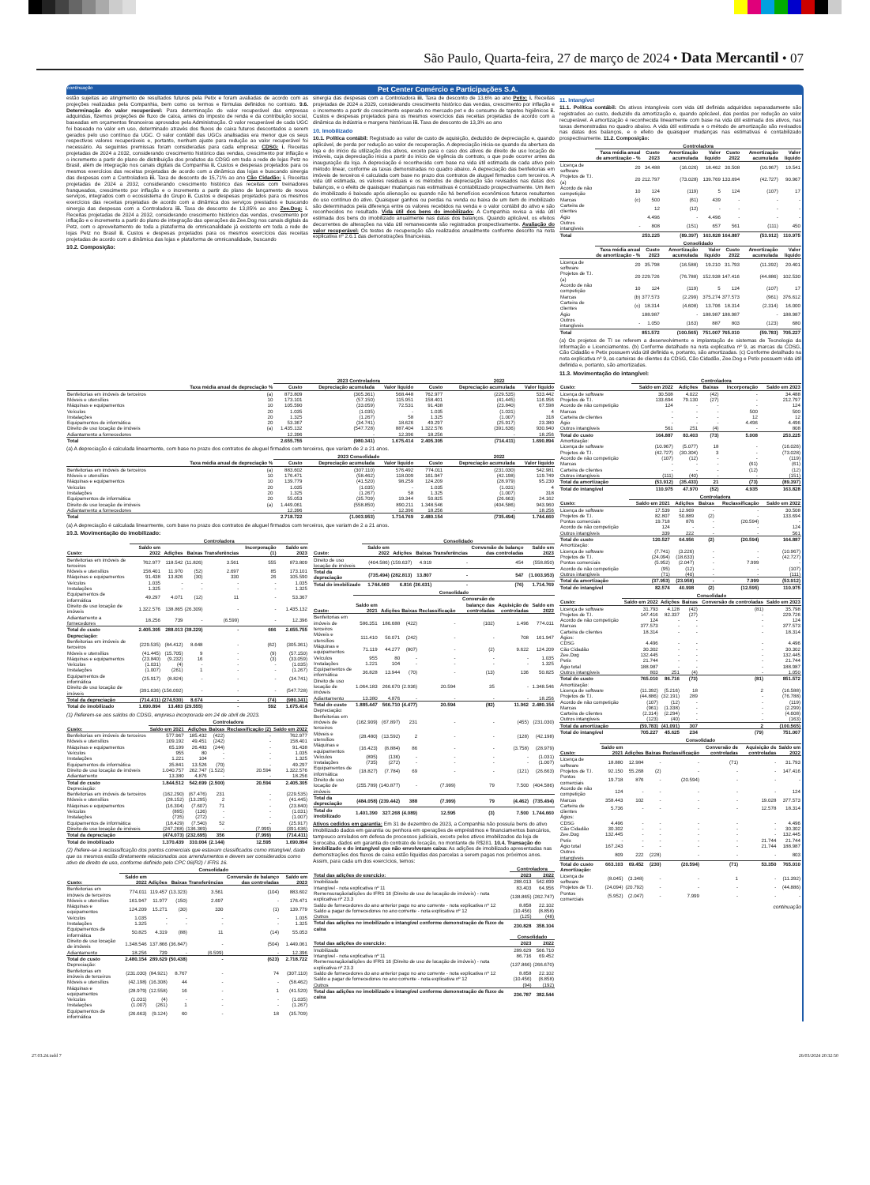São Paulo, Quarta-feira, 27 de março de 2024 • Data Mercantil • 07
continuação Pet Center Comércio e Participações S.A.
estão sujeitas ao atingimento de resultados futuros pela Petix e foram avaliadas de acordo com as projeções realizadas pela Companhia, bem como os termos e fórmulas definidos no contrato. 9.6. Determinação do valor recuperável: Para determinação do valor recuperável das empresas adquiridas, fizemos projeções de fluxo de caixa, antes do imposto de renda e da contribuição social, baseadas em orçamentos financeiros aprovados pela Administração. O valor recuperável de cada UGC foi baseado no valor em uso, determinado através dos fluxos de caixa futuros descontados a serem gerados pelo uso contínuo da UGC. O valor contábil das UGCs analisadas era menor que os seus respectivos valores recuperáveis e, portanto, nenhum ajuste para redução ao valor recuperável foi necessário. As seguintes premissas foram consideradas para cada empresa: CDSG: i. Receitas projetadas de 2024 a 2032, considerando crescimento histórico das vendas, crescimento por inflação e o incremento a partir do plano de distribuição dos produtos da CDSG em toda a rede de lojas Petz no Brasil, além de integração nos canais digitais da Companhia ii. Custos e despesas projetados para os mesmos exercícios das receitas projetadas de acordo com a dinâmica das lojas e buscando sinergia das despesas com a Controladora iii. Taxa de desconto de 15,71% ao ano Cão Cidadão: i. Receitas projetadas de 2024 a 2032, considerando crescimento histórico das receitas com treinadores franqueados, crescimento por inflação e o incremento a partir do plano de lançamento de novos serviços, integrados com o ecossistema do Grupo ii. Custos e despesas projetados para os mesmos exercícios das receitas projetadas de acordo com a dinâmica dos serviços prestados e buscando sinergia das despesas com a Controladora iii. Taxa de desconto de 13,85% ao ano Zee.Dog: i. Receitas projetadas de 2024 a 2032, considerando crescimento histórico das vendas, crescimento por inflação e o incremento a partir do plano de integração das operações da Zee.Dog nos canais digitais da Petz, com o aproveitamento de toda a plataforma de omnicanalidade já existente em toda a rede de lojas Petz no Brasil ii. Custos e despesas projetados para os mesmos exercícios das receitas projetadas de acordo com a dinâmica das lojas e plataforma de omnicanalidade, buscando
10.2. Composição:
sinergia das despesas com a Controladora iii. Taxa de desconto de 13,6% ao ano Petix: i. Receitas projetadas de 2024 a 2029, considerando crescimento histórico das vendas, crescimento por inflação e o incremento a partir do crescimento esperado no mercado pet e do consumo de tapetes higiênicos ii. Custos e despesas projetados para os mesmos exercícios das receitas projetadas de acordo com a dinâmica da indústria e margens históricas iii. Taxa de desconto de 13,3% ao ano
10. Imobilizado
10.1. Política contábil: Registrado ao valor de custo de aquisição, deduzido de depreciação e, quando aplicável, de perda por redução ao valor de recuperação. A depreciação inicia-se quando da abertura da loja e do início da utilização dos ativos, exceto para o caso dos ativos de direito de uso locação de imóveis, cuja depreciação inicia a partir do início de vigência do contrato, o que pode ocorrer antes da inauguração da loja. A depreciação é reconhecida com base na vida útil estimada de cada ativo pelo método linear, conforme as taxas demonstradas no quadro abaixo. A depreciação das benfeitorias em imóveis de terceiros é calculada com base no prazo dos contratos de aluguel firmados com terceiros. A vida útil estimada, os valores residuais e os métodos de depreciação são revisados nas datas dos balanços, e o efeito de quaisquer mudanças nas estimativas é contabilizado prospectivamente. Um item do imobilizado é baixado após alienação ou quando não há benefícios econômicos futuros resultantes do uso contínuo do ativo. Quaisquer ganhos ou perdas na venda ou baixa de um item do imobilizado são determinados pela diferença entre os valores recebidos na venda e o valor contábil do ativo e são reconhecidos no resultado. Vida útil dos bens do imobilizado: A Companhia revisa a vida útil estimada dos bens do imobilizado anualmente nas datas dos balanços. Quando aplicável, os efeitos decorrentes de alterações na vida útil remanescente são registrados prospectivamente. Avaliação do valor recuperável: Os testes de recuperação são realizados anualmente conforme descrito na nota explicativa nº 2.6.1 das demonstrações financeiras.
11. Intangível
11.1. Política contábil: Os ativos intangíveis com vida útil definida adquiridos separadamente são registrados ao custo, deduzido da amortização e, quando aplicável, das perdas por redução ao valor recuperável. A amortização é reconhecida linearmente com base na vida útil estimada dos ativos, nas taxas demonstradas no quadro abaixo. A vida útil estimada e o método de amortização são revisados nas datas dos balanços, e o efeito de quaisquer mudanças nas estimativas é contabilizado prospectivamente. 11.2. Composição:
| | Controladora | | | | | | |
| | Taxa média anual de amortização - % | Custo 2023 | Amortização acumulada | Valor líquido | Custo 2022 | Amortização acumulada | Valor líquido |
| Licença de software | 20 | 34.488 | (16.026) | 18.462 | 30.508 | (10.967) | 19.541 |
| Projetos de T.I. (a) | 20 | 212.797 | (73.028) | 139.769 | 133.694 | (42.727) | 90.967 |
| Acordo de não competição | 10 | 124 | (119) | 5 | 124 | (107) | 17 |
| Marcas | (c) | 500 | (61) | 439 | - | - | - |
| Carteira de clientes | | 12 | (12) | - | - | - | - |
| Ágio | | 4.496 | - | 4.496 | - | - | - |
| Outros intangíveis | - | 808 | (151) | 657 | 561 | (111) | 450 |
| Total | | 253.225 | (89.397) | 163.828 | 164.887 | (53.912) | 110.975 |
| | Consolidado | | | | | | |
| | Taxa média anual de amortização - % | Custo 2023 | Amortização acumulada | Valor líquido | Custo 2022 | Amortização acumulada | Valor líquido |
| Licença de software | 20 | 35.798 | (16.588) | 19.210 | 31.793 | (11.392) | 20.401 |
| Projetos de T.I. (a) | 20 | 229.726 | (76.788) | 152.938 | 147.416 | (44.886) | 102.530 |
| Acordo de não competição | 10 | 124 | (119) | 5 | 124 | (107) | 17 |
| Marcas | (b) | 377.573 | (2.299) | 375.274 | 377.573 | (961) | 376.612 |
| Carteira de clientes | (c) | 18.314 | (4.608) | 13.706 | 18.314 | (2.314) | 16.000 |
| Ágio | | 188.987 | - | 188.987 | 188.987 | - | 188.987 |
| Outros intangíveis | - | 1.050 | (163) | 887 | 803 | (123) | 680 |
| Total | | 851.572 | (100.565) | 751.007 | 765.010 | (59.783) | 705.227 |
(a) Os projetos de TI se referem a desenvolvimento e implantação de sistemas de Tecnologia da Informação e Licenciamentos. (b) Conforme detalhado na nota explicativa nº 9, as marcas da CDSG, Cão Cidadão e Petix possuem vida útil definida e, portanto, são amortizadas. (c) Conforme detalhado na nota explicativa nº 9, as carteiras de clientes da CDSG, Cão Cidadão, Zee.Dog e Petix possuem vida útil definida e, portanto, são amortizadas.
11.3. Movimentação do intangível:
| | | 2023 Controladora | | | | 2022 | |
| | Taxa média anual de depreciação % | Custo | Depreciação acumulada | Valor líquido | Custo | Depreciação acumulada | Valor líquido |
| Benfeitorias em imóveis de terceiros | (a) | 873.809 | (305.361) | 568.448 | 762.977 | (229.535) | 533.442 |
| Móveis e utensílios | 10 | 173.101 | (57.150) | 115.951 | 158.401 | (41.445) | 116.956 |
| Máquinas e equipamentos | 10 | 105.590 | (33.059) | 72.531 | 91.438 | (23.840) | 67.598 |
| Veículos | 20 | 1.035 | (1.035) | - | 1.035 | (1.031) | 4 |
| Instalações | 20 | 1.325 | (1.267) | 58 | 1.325 | (1.007) | 318 |
| Equipamentos de informática | 20 | 53.367 | (34.741) | 18.626 | 49.297 | (25.917) | 23.380 |
| Direito de uso locação de imóveis | (a) | 1.435.132 | (547.728) | 887.404 | 1.322.576 | (391.636) | 930.940 |
| Adiantamento a fornecedores | | 12.396 | - | 12.396 | 18.256 | - | 18.256 |
| Total | | 2.655.755 | (980.341) | 1.675.414 | 2.405.305 | (714.411) | 1.690.894 |
(a) A depreciação é calculada linearmente, com base no prazo dos contratos de aluguel firmados com terceiros, que variam de 2 a 21 anos.
| | | 2023 Consolidado | | | | 2022 | |
| | Taxa média anual de depreciação % | Custo | Depreciação acumulada | Valor líquido | Custo | Depreciação acumulada | Valor líquido |
| Benfeitorias em imóveis de terceiros | (a) | 883.602 | (307.110) | 576.492 | 774.011 | (231.030) | 542.981 |
| Móveis e utensílios | 10 | 176.471 | (58.462) | 118.009 | 161.947 | (42.198) | 119.749 |
| Máquinas e equipamentos | 10 | 139.779 | (41.520) | 98.259 | 124.209 | (28.979) | 95.230 |
| Veículos | 20 | 1.035 | (1.035) | - | 1.035 | (1.031) | 4 |
| Instalações | 20 | 1.325 | (1.267) | 58 | 1.325 | (1.007) | 318 |
| Equipamentos de informática | 20 | 55.053 | (35.709) | 19.344 | 50.825 | (26.663) | 24.162 |
| Direito de uso locação de imóveis | (a) | 1.449.061 | (558.850) | 890.211 | 1.348.546 | (404.586) | 943.960 |
| Adiantamento a fornecedores | | 12.396 | - | 12.396 | 18.256 | - | 18.256 |
| Total | | 2.718.722 | (1.003.953) | 1.714.769 | 2.480.154 | (735.494) | 1.744.660 |
(a) A depreciação é calculada linearmente, com base no prazo dos contratos de aluguel firmados com terceiros, que variam de 2 a 21 anos.
10.3. Movimentação do imobilizado:
| | Controladora | | | | | |
| Custo: | Saldo em 2022 | Adições | Baixas | Transferências | Incorporação (1) | Saldo em 2023 |
| Benfeitorias em imóveis de terceiros | 762.977 | 118.542 | (11.826) | 3.561 | 555 | 873.809 |
| Móveis e utensílios | 158.401 | 11.970 | (52) | 2.697 | 85 | 173.101 |
| Máquinas e equipamentos | 91.438 | 13.826 | (30) | 330 | 26 | 105.590 |
| Veículos | 1.035 | - | - | - | - | 1.035 |
| Instalações | 1.325 | - | - | - | - | 1.325 |
| Equipamentos de informática | 49.297 | 4.071 | (12) | 11 | - | 53.367 |
| Direito de uso locação de imóveis | 1.322.576 | 138.865 | (26.309) | - | - | 1.435.132 |
| Adiantamento a fornecedores | 18.256 | 739 | - | (6.599) | - | 12.396 |
| Total do custo | 2.405.305 | 288.013 | (38.229) | - | 666 | 2.655.755 |
| Depreciação: | | | | | | |
| Benfeitorias em imóveis de terceiros | (229.535) | (84.412) | 8.648 | - | (62) | (305.361) |
| Móveis e utensílios | (41.445) | (15.705) | 9 | - | (9) | (57.150) |
| Máquinas e equipamentos | (23.840) | (9.232) | 16 | - | (3) | (33.059) |
| Veículos | (1.031) | (4) | - | - | - | (1.035) |
| Instalações | (1.007) | (261) | 1 | - | - | (1.267) |
| Equipamentos de informática | (25.917) | (8.824) | - | - | - | (34.741) |
| Direito de uso locação de imóveis | (391.636) | (156.092) | - | - | - | (547.728) |
| Total da depreciação | (714.411) | (274.530) | 8.674 | - | (74) | (980.341) |
| Total do imobilizado | 1.690.894 | 13.483 | (29.555) | - | 592 | 1.675.414 |
(1) Referem-se aos saldos do CDSG, empresa incorporada em 24 de abril de 2023.
| | Controladora | | | | |
| Custo: | Saldo em 2021 | Adições | Baixas | Reclassificação (2) | Saldo em 2022 |
| Benfeitorias em imóveis de terceiros | 577.967 | 185.432 | (422) | - | 762.977 |
| Móveis e utensílios | 109.192 | 49.451 | (242) | - | 158.401 |
| Máquinas e equipamentos | 65.199 | 26.483 | (244) | - | 91.438 |
| Veículos | 955 | 80 | - | - | 1.035 |
| Instalações | 1.221 | 104 | - | - | 1.325 |
| Equipamentos de informática | 35.841 | 13.526 | (70) | - | 49.297 |
| Direito de uso locação de imóveis | 1.040.757 | 262.747 | (1.522) | 20.594 | 1.322.576 |
| Adiantamento | 13.380 | 4.876 | - | - | 18.256 |
| Total do custo | 1.844.512 | 542.699 | (2.500) | 20.594 | 2.405.305 |
| Depreciação: | | | | | |
| Benfeitorias em imóveis de terceiros | (162.290) | (67.476) | 231 | - | (229.535) |
| Móveis e utensílios | (28.152) | (13.295) | 2 | - | (41.445) |
| Máquinas e equipamentos | (16.304) | (7.607) | 71 | - | (23.840) |
| Veículos | (895) | (136) | - | - | (1.031) |
| Instalações | (735) | (272) | - | - | (1.007) |
| Equipamentos de informática | (18.429) | (7.540) | 52 | - | (25.917) |
| Direito de uso locação de imóveis | (247.268) | (136.369) | - | (7.999) | (391.636) |
| Total da depreciação | (474.073) | (232.695) | 356 | (7.999) | (714.411) |
| Total do imobilizado | 1.370.439 | 310.004 | (2.144) | 12.595 | 1.690.894 |
(2) Refere-se à reclassificação dos pontos comerciais que estavam classificados como intangível, dado que os mesmos estão diretamente relacionados aos arrendamentos e devem ser considerados como ativo de direito de uso, conforme definido pelo CPC 06(R2) / IFRS 16.
| | Consolidado | | | | | |
| Custo: | Saldo em 2022 | Adições | Baixas | Transferências | Conversão de balanço das controladas | Saldo em 2023 |
| Benfeitorias em imóveis de terceiros | 774.011 | 119.457 | (13.323) | 3.561 | (104) | 883.602 |
| Móveis e utensílios | 161.947 | 11.977 | (150) | 2.697 | - | 176.471 |
| Máquinas e equipamentos | 124.209 | 15.271 | (30) | 330 | (1) | 139.779 |
| Veículos | 1.035 | - | - | - | - | 1.035 |
| Instalações | 1.325 | - | - | - | - | 1.325 |
| Equipamentos de informática | 50.825 | 4.319 | (88) | 11 | (14) | 55.053 |
| Direito de uso locação de imóveis | 1.348.546 | 137.866 | (36.847) | - | (504) | 1.449.061 |
| Adiantamento | 18.256 | 739 | - | (6.599) | - | 12.396 |
| Total do custo | 2.480.154 | 289.629 | (50.438) | - | (623) | 2.718.722 |
| Depreciação: | | | | | | |
| Benfeitorias em imóveis de terceiros | (231.030) | (84.921) | 8.767 | - | 74 | (307.110) |
| Móveis e utensílios | (42.198) | (16.308) | 44 | - | - | (58.462) |
| Máquinas e equipamentos | (28.979) | (12.558) | 16 | - | 1 | (41.520) |
| Veículos | (1.031) | (4) | - | - | - | (1.035) |
| Instalações | (1.007) | (261) | 1 | - | - | (1.267) |
| Equipamentos de informática | (26.663) | (9.124) | 60 | - | 18 | (35.709) |
| | Consolidado | | | | | |
| Custo: | Saldo em 2022 | Adições | Baixas | Transferências | Conversão de balanço das controladas | Saldo em 2023 |
| Direito de uso locação de imóveis | (404.586) | (159.637) | 4.919 | - | 454 | (558.850) |
| Total da depreciação | (735.494) | (282.813) | 13.807 | - | 547 | (1.003.953) |
| Total do imobilizado | 1.744.660 | 6.816 | (36.631) | - | (76) | 1.714.769 |
| | Consolidado | | | | | | |
| Custo: | Saldo em 2021 | Adições | Baixas | Reclassificação | Conversão de balanço das controladas | Aquisição de controladas | Saldo em 2022 |
| Benfeitorias em imóveis de terceiros | 586.351 | 186.688 | (422) | - | (102) | 1.496 | 774.011 |
| Móveis e utensílios | 111.410 | 50.071 | (242) | - | - | 708 | 161.947 |
| Máquinas e equipamentos | 71.119 | 44.277 | (807) | - | (2) | 9.622 | 124.209 |
| Veículos | 955 | 80 | - | - | - | - | 1.035 |
| Instalações | 1.221 | 104 | - | - | - | - | 1.325 |
| Equipamentos de informática | 36.828 | 13.944 | (70) | - | (13) | 136 | 50.825 |
| Direito de uso locação de imóveis | 1.064.183 | 266.670 | (2.936) | 20.594 | 35 | - | 1.348.546 |
| Adiantamento | 13.380 | 4.876 | - | - | - | - | 18.256 |
| Total do custo | 1.885.447 | 566.710 | (4.477) | 20.594 | (82) | 11.962 | 2.480.154 |
| Depreciação: | | | | | | | |
| Benfeitorias em imóveis de terceiros | (162.909) | (67.897) | 231 | - | - | (455) | (231.030) |
| Móveis e utensílios | (28.480) | (13.592) | 2 | - | - | (128) | (42.198) |
| Máquinas e equipamentos | (16.423) | (8.884) | 86 | - | - | (3.758) | (28.979) |
| Veículos | (895) | (136) | - | - | - | - | (1.031) |
| Instalações | (735) | (272) | - | - | - | - | (1.007) |
| Equipamentos de informática | (18.827) | (7.784) | 69 | - | - | (121) | (26.663) |
| Direito de uso locação de imóveis | (255.789) | (140.877) | - | (7.999) | 79 | 7.500 | (404.586) |
| Total da depreciação | (484.058) | (239.442) | 388 | (7.999) | 79 | (4.462) | (735.494) |
| Total do imobilizado | 1.401.390 | 327.268 | (4.089) | 12.595 | (3) | 7.500 | 1.744.660 |
Ativos cedidos em garantia: Em 31 de dezembro de 2023, a Companhia não possuía bens do ativo imobilizado dados em garantia ou penhora em operações de empréstimos e financiamentos bancários, tampouco arrolados em defesa de processos judiciais, exceto pelos ativos imobilizados da loja de Sorocaba, dados em garantia do contrato de locação, no montante de R$281. 10.4. Transação do imobilizado e do intangível que não envolveram caixa: As adições de imobilizado apresentadas nas demonstrações dos fluxos de caixa estão líquidas das parcelas a serem pagas nos próximos anos. Assim, para cada um dos exercícios, temos:
| | Controladora | |
| Total das adições do exercício: | 2023 | 2022 |
| Imobilizado | 288.013 | 542.699 |
| Intangível - nota explicativa nº 11 | 83.403 | 64.956 |
| Remensuração/adições do IFRS 16 (Direito de uso de locação de imóveis) - nota explicativa nº 23.3 | (138.865) | (262.747) |
| Saldo de fornecedores do ano anterior pago no ano corrente - nota explicativa nº 12 | 8.858 | 22.102 |
| Saldo a pagar de fornecedores no ano corrente - nota explicativa nº 12 | (10.456) | (8.858) |
| Outros | (125) | (48) |
| Total das adições no imobilizado e intangível conforme demonstração de fluxo de caixa | 230.828 | 358.104 |
| | Consolidado | |
| Total das adições do exercício: | 2023 | 2022 |
| Imobilizado | 289.629 | 566.710 |
| Intangível - nota explicativa nº 11 | 86.716 | 69.452 |
| Remensuração/adições do IFRS 16 (Direito de uso de locação de imóveis) - nota explicativa nº 23.3 | (137.866) | (266.670) |
| Saldo de fornecedores do ano anterior pago no ano corrente - nota explicativa nº 12 | 8.858 | 22.102 |
| Saldo a pagar de fornecedores no ano corrente - nota explicativa nº 12 | (10.456) | (8.858) |
| Outros | (94) | (192) |
| Total das adições no imobilizado e intangível conforme demonstração de fluxo de caixa | 236.787 | 382.544 |
| | Controladora | | | | |
| Custo: | Saldo em 2022 | Adições | Baixas | Incorporação | Saldo em 2023 |
| Licença de software | 30.508 | 4.022 | (42) | - | 34.488 |
| Projetos de T.I. | 133.694 | 79.130 | (27) | - | 212.797 |
| Acordo de não competição | 124 | - | - | - | 124 |
| Marcas | - | - | - | 500 | 500 |
| Carteira de clientes | - | - | - | 12 | 12 |
| Ágio | - | - | - | 4.496 | 4.496 |
| Outros intangíveis | 561 | 251 | (4) | - | 808 |
| Total do custo | 164.887 | 83.403 | (73) | 5.008 | 253.225 |
| Amortização: | | | | | |
| Licença de software | (10.967) | (5.077) | 18 | - | (16.026) |
| Projetos de T.I. | (42.727) | (30.304) | 3 | - | (73.028) |
| Acordo de não competição | (107) | (12) | - | - | (119) |
| Marcas | - | - | - | (61) | (61) |
| Carteira de clientes | - | - | - | (12) | (12) |
| Outros intangíveis | (111) | (40) | - | - | (151) |
| Total da amortização | (53.912) | (35.433) | 21 | (73) | (89.397) |
| Total do intangível | 110.975 | 47.970 | (52) | 4.935 | 163.828 |
| | Controladora | | | | |
| Custo: | Saldo em 2021 | Adições | Baixas | Reclassificação | Saldo em 2022 |
| Licença de software | 17.539 | 12.969 | - | - | 30.508 |
| Projetos de T.I. | 82.807 | 50.889 | (2) | - | 133.694 |
| Pontos comerciais | 19.718 | 876 | - | (20.594) | - |
| Acordo de não competição | 124 | - | - | - | 124 |
| Outros intangíveis | 339 | 222 | - | - | 561 |
| Total do custo | 120.527 | 64.956 | (2) | (20.594) | 164.887 |
| Amortização: | | | | | |
| Licença de software | (7.741) | (3.226) | - | - | (10.967) |
| Projetos de T.I. | (24.094) | (18.633) | - | - | (42.727) |
| Pontos comerciais | (5.952) | (2.047) | - | 7.999 | - |
| Acordo de não competição | (95) | (12) | - | - | (107) |
| Outros intangíveis | (71) | (40) | - | - | (111) |
| Total da amortização | (37.953) | (23.958) | - | 7.999 | (53.912) |
| Total do intangível | 82.574 | 40.998 | (2) | (12.595) | 110.975 |
| | Consolidado | | | | |
| Custo: | Saldo em 2022 | Adições | Baixas | Conversão de controladas | Saldo em 2023 |
| Licença de software | 31.793 | 4.128 | (42) | (81) | 35.798 |
| Projetos de T.I. | 147.416 | 82.337 | (27) | - | 229.726 |
| Acordo de não competição | 124 | - | - | - | 124 |
| Marcas | 377.573 | - | - | - | 377.573 |
| Carteira de clientes | 18.314 | - | - | - | 18.314 |
| Ágios: | | | | | |
| CDSG | 4.496 | - | - | - | 4.496 |
| Cão Cidadão | 30.302 | - | - | - | 30.302 |
| Zee.Dog | 132.445 | - | - | - | 132.445 |
| Petix | 21.744 | - | - | - | 21.744 |
| Ágio total | 188.987 | - | - | - | 188.987 |
| Outros intangíveis | 803 | 251 | (4) | - | 1.050 |
| Total do custo | 765.010 | 86.716 | (73) | (81) | 851.572 |
| Amortização: | | | | | |
| Licença de software | (11.392) | (5.216) | 18 | 2 | (16.588) |
| Projetos de T.I. | (44.886) | (32.191) | 289 | - | (76.788) |
| Acordo de não competição | (107) | (12) | - | - | (119) |
| Marcas | (961) | (1.338) | - | - | (2.299) |
| Carteira de clientes | (2.314) | (2.294) | - | - | (4.608) |
| Outros intangíveis | (123) | (40) | - | - | (163) |
| Total da amortização | (59.783) | (41.091) | 307 | 2 | (100.565) |
| Total do intangível | 705.227 | 45.625 | 234 | (79) | 751.007 |
| | Consolidado | | | | | | |
| Custo: | Saldo em 2021 | Adições | Baixas | Reclassificação | Conversão de controladas | Aquisição de controladas | Saldo em 2022 |
| Licença de software | 18.880 | 12.984 | - | - | (71) | - | 31.793 |
| Projetos de T.I. | 92.150 | 55.268 | (2) | - | - | - | 147.416 |
| Pontos comerciais | 19.718 | 876 | - | (20.594) | - | - | - |
| Acordo de não competição | 124 | - | - | - | - | - | 124 |
| Marcas | 358.443 | 102 | - | - | - | 19.028 | 377.573 |
| Carteira de clientes | 5.736 | - | - | - | - | 12.578 | 18.314 |
| Ágios: | | | | | | | |
| CDSG | 4.496 | - | - | - | - | - | 4.496 |
| Cão Cidadão | 30.302 | - | - | - | - | - | 30.302 |
| Zee.Dog | 132.445 | - | - | - | - | - | 132.445 |
| Petix | - | - | - | - | - | 21.744 | 21.744 |
| Ágio total | 167.243 | - | - | - | - | 21.744 | 188.987 |
| Outros intangíveis | 809 | 222 | (228) | - | - | - | 803 |
| Total do custo | 663.103 | 69.452 | (230) | (20.594) | (71) | 53.350 | 765.010 |
| Amortização: | | | | | | | |
| Licença de software | (8.045) | (3.348) | - | - | 1 | - | (11.392) |
| Projetos de T.I. | (24.094) | (20.792) | - | - | - | - | (44.886) |
| Pontos comerciais | (5.952) | (2.047) | - | 7.999 | - | - | - |
continuação
27.03.24.indd 7 26/03/2024 20:32:50